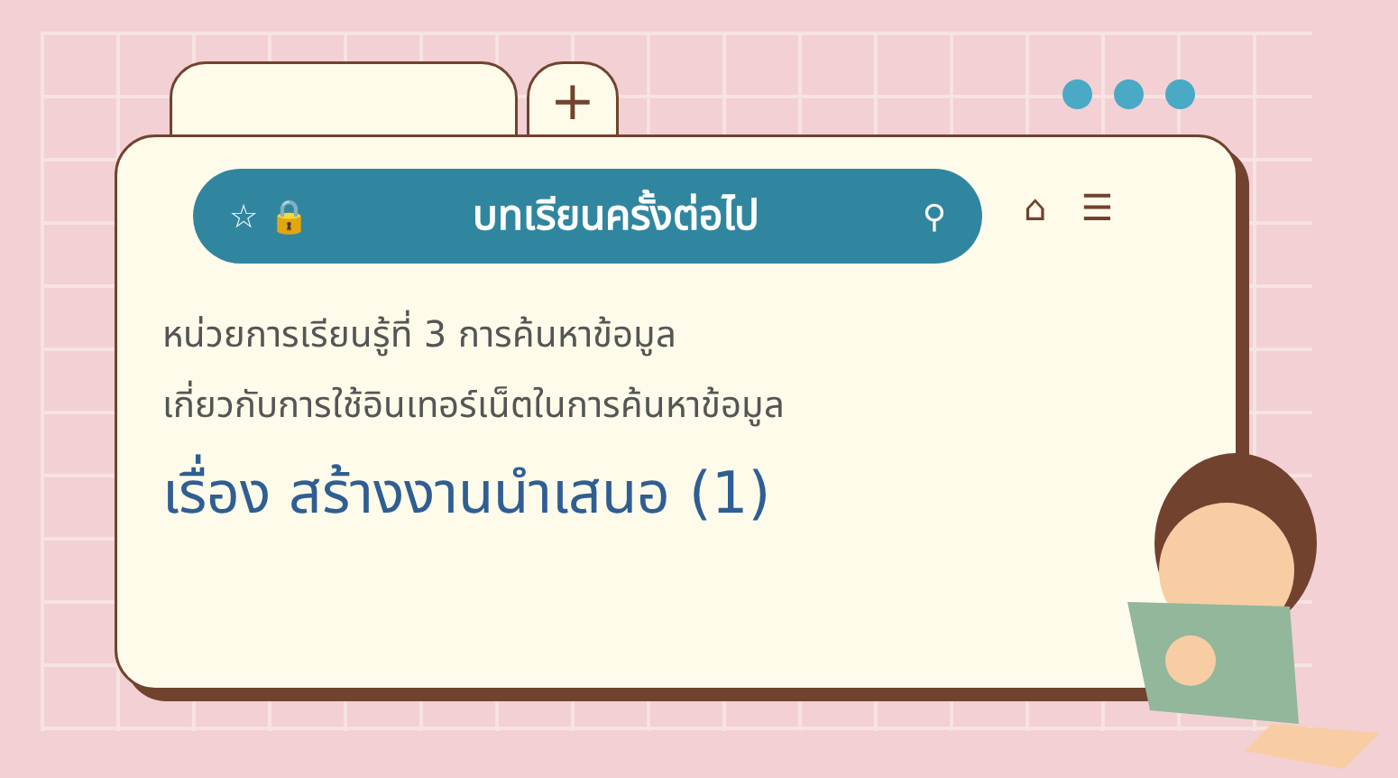+
☆ 🔒
บทเรียนครั้งต่อไป
⚲
⌂ ☰
หน่วยการเรียนรู้ที่ 3 การค้นหาข้อมูล
เกี่ยวกับการใช้อินเทอร์เน็ตในการค้นหาข้อมูล
เรื่อง สร้างงานนำเสนอ (1)